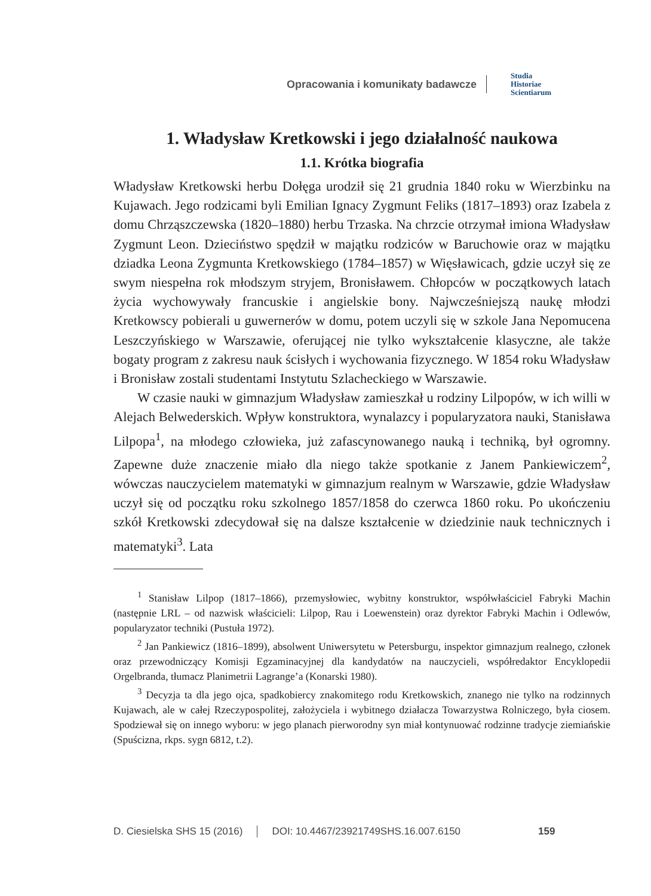Opracowania i komunikaty badawcze
Studia
Historiae
Scientiarum
1. Władysław Kretkowski i jego działalność naukowa
1.1. Krótka biografia
Władysław Kretkowski herbu Dołęga urodził się 21 grudnia 1840 roku w Wierzbinku na Kujawach. Jego rodzicami byli Emilian Ignacy Zygmunt Feliks (1817–1893) oraz Izabela z domu Chrząszczewska (1820–1880) herbu Trzaska. Na chrzcie otrzymał imiona Władysław Zygmunt Leon. Dzieciństwo spędził w majątku rodziców w Baruchowie oraz w majątku dziadka Leona Zygmunta Kretkowskiego (1784–1857) w Więsławicach, gdzie uczył się ze swym niespełna rok młodszym stryjem, Bronisławem. Chłopców w początkowych latach życia wychowywały francuskie i angielskie bony. Najwcześniejszą naukę młodzi Kretkowscy pobierali u guwernerów w domu, potem uczyli się w szkole Jana Nepomucena Leszczyńskiego w Warszawie, oferującej nie tylko wykształcenie klasyczne, ale także bogaty program z zakresu nauk ścisłych i wychowania fizycznego. W 1854 roku Władysław i Bronisław zostali studentami Instytutu Szlacheckiego w Warszawie.
W czasie nauki w gimnazjum Władysław zamieszkał u rodziny Lilpopów, w ich willi w Alejach Belwederskich. Wpływ konstruktora, wynalazcy i popularyzatora nauki, Stanisława Lilpopa<sup>1</sup>, na młodego człowieka, już zafascynowanego nauką i techniką, był ogromny. Zapewne duże znaczenie miało dla niego także spotkanie z Janem Pankiewiczem<sup>2</sup>, wówczas nauczycielem matematyki w gimnazjum realnym w Warszawie, gdzie Władysław uczył się od początku roku szkolnego 1857/1858 do czerwca 1860 roku. Po ukończeniu szkół Kretkowski zdecydował się na dalsze kształcenie w dziedzinie nauk technicznych i matematyki<sup>3</sup>. Lata
<sup>1</sup> Stanisław Lilpop (1817–1866), przemysłowiec, wybitny konstruktor, współwłaściciel Fabryki Machin (następnie LRL – od nazwisk właścicieli: Lilpop, Rau i Loewenstein) oraz dyrektor Fabryki Machin i Odlewów, popularyzator techniki (Pustuła 1972).
<sup>2</sup> Jan Pankiewicz (1816–1899), absolwent Uniwersytetu w Petersburgu, inspektor gimnazjum realnego, członek oraz przewodniczący Komisji Egzaminacyjnej dla kandydatów na nauczycieli, współredaktor Encyklopedii Orgelbranda, tłumacz Planimetrii Lagrange’a (Konarski 1980).
<sup>3</sup> Decyzja ta dla jego ojca, spadkobiercy znakomitego rodu Kretkowskich, znanego nie tylko na rodzinnych Kujawach, ale w całej Rzeczypospolitej, założyciela i wybitnego działacza Towarzystwa Rolniczego, była ciosem. Spodziewał się on innego wyboru: w jego planach pierworodny syn miał kontynuować rodzinne tradycje ziemiańskie (Spuścizna, rkps. sygn 6812, t.2).
D. Ciesielska SHS 15 (2016) DOI: 10.4467/23921749SHS.16.007.6150 159